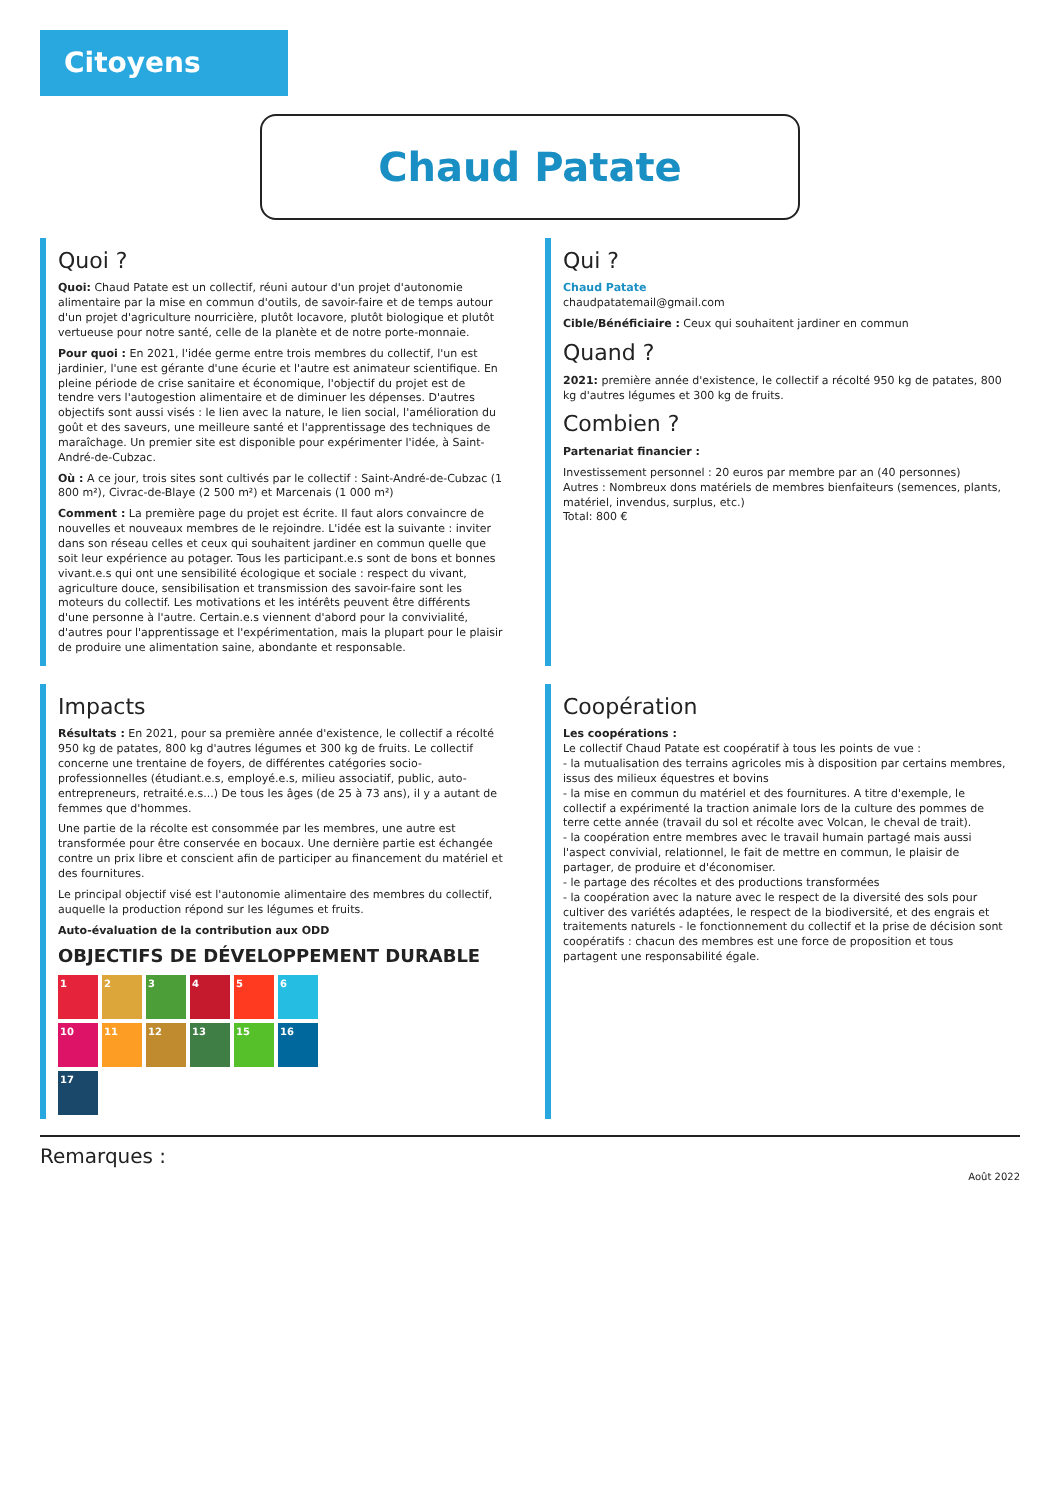Citoyens
Chaud Patate
Quoi ?
Quoi: Chaud Patate est un collectif, réuni autour d'un projet d'autonomie alimentaire par la mise en commun d'outils, de savoir-faire et de temps autour d'un projet d'agriculture nourricière, plutôt locavore, plutôt biologique et plutôt vertueuse pour notre santé, celle de la planète et de notre porte-monnaie.
Pour quoi : En 2021, l'idée germe entre trois membres du collectif, l'un est jardinier, l'une est gérante d'une écurie et l'autre est animateur scientifique. En pleine période de crise sanitaire et économique, l'objectif du projet est de tendre vers l'autogestion alimentaire et de diminuer les dépenses. D'autres objectifs sont aussi visés : le lien avec la nature, le lien social, l'amélioration du goût et des saveurs, une meilleure santé et l'apprentissage des techniques de maraîchage. Un premier site est disponible pour expérimenter l'idée, à Saint-André-de-Cubzac.
Où : A ce jour, trois sites sont cultivés par le collectif : Saint-André-de-Cubzac (1 800 m²), Civrac-de-Blaye (2 500 m²) et Marcenais (1 000 m²)
Comment : La première page du projet est écrite. Il faut alors convaincre de nouvelles et nouveaux membres de le rejoindre. L'idée est la suivante : inviter dans son réseau celles et ceux qui souhaitent jardiner en commun quelle que soit leur expérience au potager. Tous les participant.e.s sont de bons et bonnes vivant.e.s qui ont une sensibilité écologique et sociale : respect du vivant, agriculture douce, sensibilisation et transmission des savoir-faire sont les moteurs du collectif. Les motivations et les intérêts peuvent être différents d'une personne à l'autre. Certain.e.s viennent d'abord pour la convivialité, d'autres pour l'apprentissage et l'expérimentation, mais la plupart pour le plaisir de produire une alimentation saine, abondante et responsable.
Qui ?
Chaud Patate
chaudpatatemail@gmail.com
Cible/Bénéficiaire : Ceux qui souhaitent jardiner en commun
Quand ?
2021: première année d'existence, le collectif a récolté 950 kg de patates, 800 kg d'autres légumes et 300 kg de fruits.
Combien ?
Partenariat financier :
Investissement personnel : 20 euros par membre par an (40 personnes)
Autres : Nombreux dons matériels de membres bienfaiteurs (semences, plants, matériel, invendus, surplus, etc.)
Total: 800 €
Impacts
Résultats : En 2021, pour sa première année d'existence, le collectif a récolté 950 kg de patates, 800 kg d'autres légumes et 300 kg de fruits. Le collectif concerne une trentaine de foyers, de différentes catégories socio-professionnelles (étudiant.e.s, employé.e.s, milieu associatif, public, auto-entrepreneurs, retraité.e.s...) De tous les âges (de 25 à 73 ans), il y a autant de femmes que d'hommes.
Une partie de la récolte est consommée par les membres, une autre est transformée pour être conservée en bocaux. Une dernière partie est échangée contre un prix libre et conscient afin de participer au financement du matériel et des fournitures.
Le principal objectif visé est l'autonomie alimentaire des membres du collectif, auquelle la production répond sur les légumes et fruits.
Auto-évaluation de la contribution aux ODD
OBJECTIFS DE DÉVELOPPEMENT DURABLE
123456 10 11 12 13 15 16 17
Coopération
Les coopérations :
Le collectif Chaud Patate est coopératif à tous les points de vue :
- la mutualisation des terrains agricoles mis à disposition par certains membres, issus des milieux équestres et bovins
- la mise en commun du matériel et des fournitures. A titre d'exemple, le collectif a expérimenté la traction animale lors de la culture des pommes de terre cette année (travail du sol et récolte avec Volcan, le cheval de trait).
- la coopération entre membres avec le travail humain partagé mais aussi l'aspect convivial, relationnel, le fait de mettre en commun, le plaisir de partager, de produire et d'économiser.
- le partage des récoltes et des productions transformées
- la coopération avec la nature avec le respect de la diversité des sols pour cultiver des variétés adaptées, le respect de la biodiversité, et des engrais et traitements naturels - le fonctionnement du collectif et la prise de décision sont coopératifs : chacun des membres est une force de proposition et tous partagent une responsabilité égale.
Remarques :
Août 2022